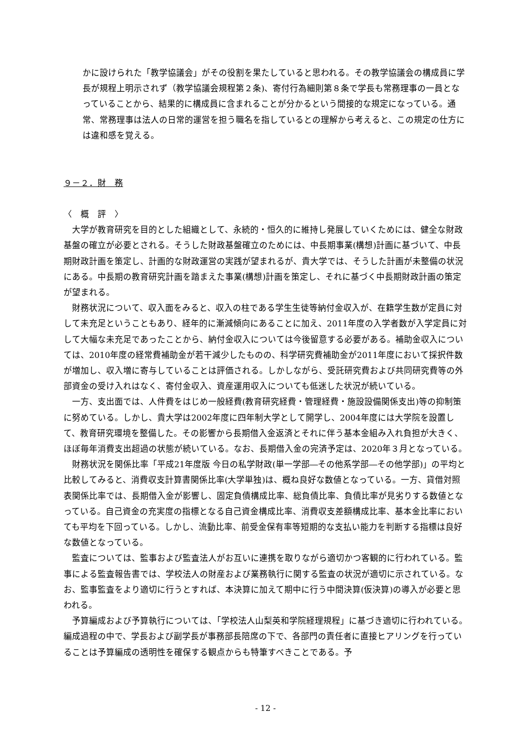かに設けられた「教学協議会」がその役割を果たしていると思われる。その教学協議会の構成員に学長が規程上明示されず（教学協議会規程第２条)、寄付行為細則第８条で学長も常務理事の一員となっていることから、結果的に構成員に含まれることが分かるという間接的な規定になっている。通常、常務理事は法人の日常的運営を担う職名を指しているとの理解から考えると、この規定の仕方には違和感を覚える。
９－２．財　務
〈　概　評　〉
大学が教育研究を目的とした組織として、永続的・恒久的に維持し発展していくためには、健全な財政基盤の確立が必要とされる。そうした財政基盤確立のためには、中長期事業(構想)計画に基づいて、中長期財政計画を策定し、計画的な財政運営の実践が望まれるが、貴大学では、そうした計画が未整備の状況にある。中長期の教育研究計画を踏まえた事業(構想)計画を策定し、それに基づく中長期財政計画の策定が望まれる。
財務状況について、収入面をみると、収入の柱である学生生徒等納付金収入が、在籍学生数が定員に対して未充足ということもあり、経年的に漸減傾向にあることに加え、2011年度の入学者数が入学定員に対して大幅な未充足であったことから、納付金収入については今後留意する必要がある。補助金収入については、2010年度の経常費補助金が若干減少したものの、科学研究費補助金が2011年度において採択件数が増加し、収入増に寄与していることは評価される。しかしながら、受託研究費および共同研究費等の外部資金の受け入れはなく、寄付金収入、資産運用収入についても低迷した状況が続いている。
一方、支出面では、人件費をはじめ一般経費(教育研究経費・管理経費・施設設備関係支出)等の抑制策に努めている。しかし、貴大学は2002年度に四年制大学として開学し、2004年度には大学院を設置して、教育研究環境を整備した。その影響から長期借入金返済とそれに伴う基本金組み入れ負担が大きく、ほぼ毎年消費支出超過の状態が続いている。なお、長期借入金の完済予定は、2020年３月となっている。
財務状況を関係比率「平成21年度版 今日の私学財政(単一学部―その他系学部―その他学部)」の平均と比較してみると、消費収支計算書関係比率(大学単独)は、概ね良好な数値となっている。一方、貸借対照表関係比率では、長期借入金が影響し、固定負債構成比率、総負債比率、負債比率が見劣りする数値となっている。自己資金の充実度の指標となる自己資金構成比率、消費収支差額構成比率、基本金比率においても平均を下回っている。しかし、流動比率、前受金保有率等短期的な支払い能力を判断する指標は良好な数値となっている。
監査については、監事および監査法人がお互いに連携を取りながら適切かつ客観的に行われている。監事による監査報告書では、学校法人の財産および業務執行に関する監査の状況が適切に示されている。なお、監事監査をより適切に行うとすれば、本決算に加えて期中に行う中間決算(仮決算)の導入が必要と思われる。
予算編成および予算執行については、「学校法人山梨英和学院経理規程」に基づき適切に行われている。編成過程の中で、学長および副学長が事務部長陪席の下で、各部門の責任者に直接ヒアリングを行っていることは予算編成の透明性を確保する観点からも特筆すべきことである。予
- 12 -